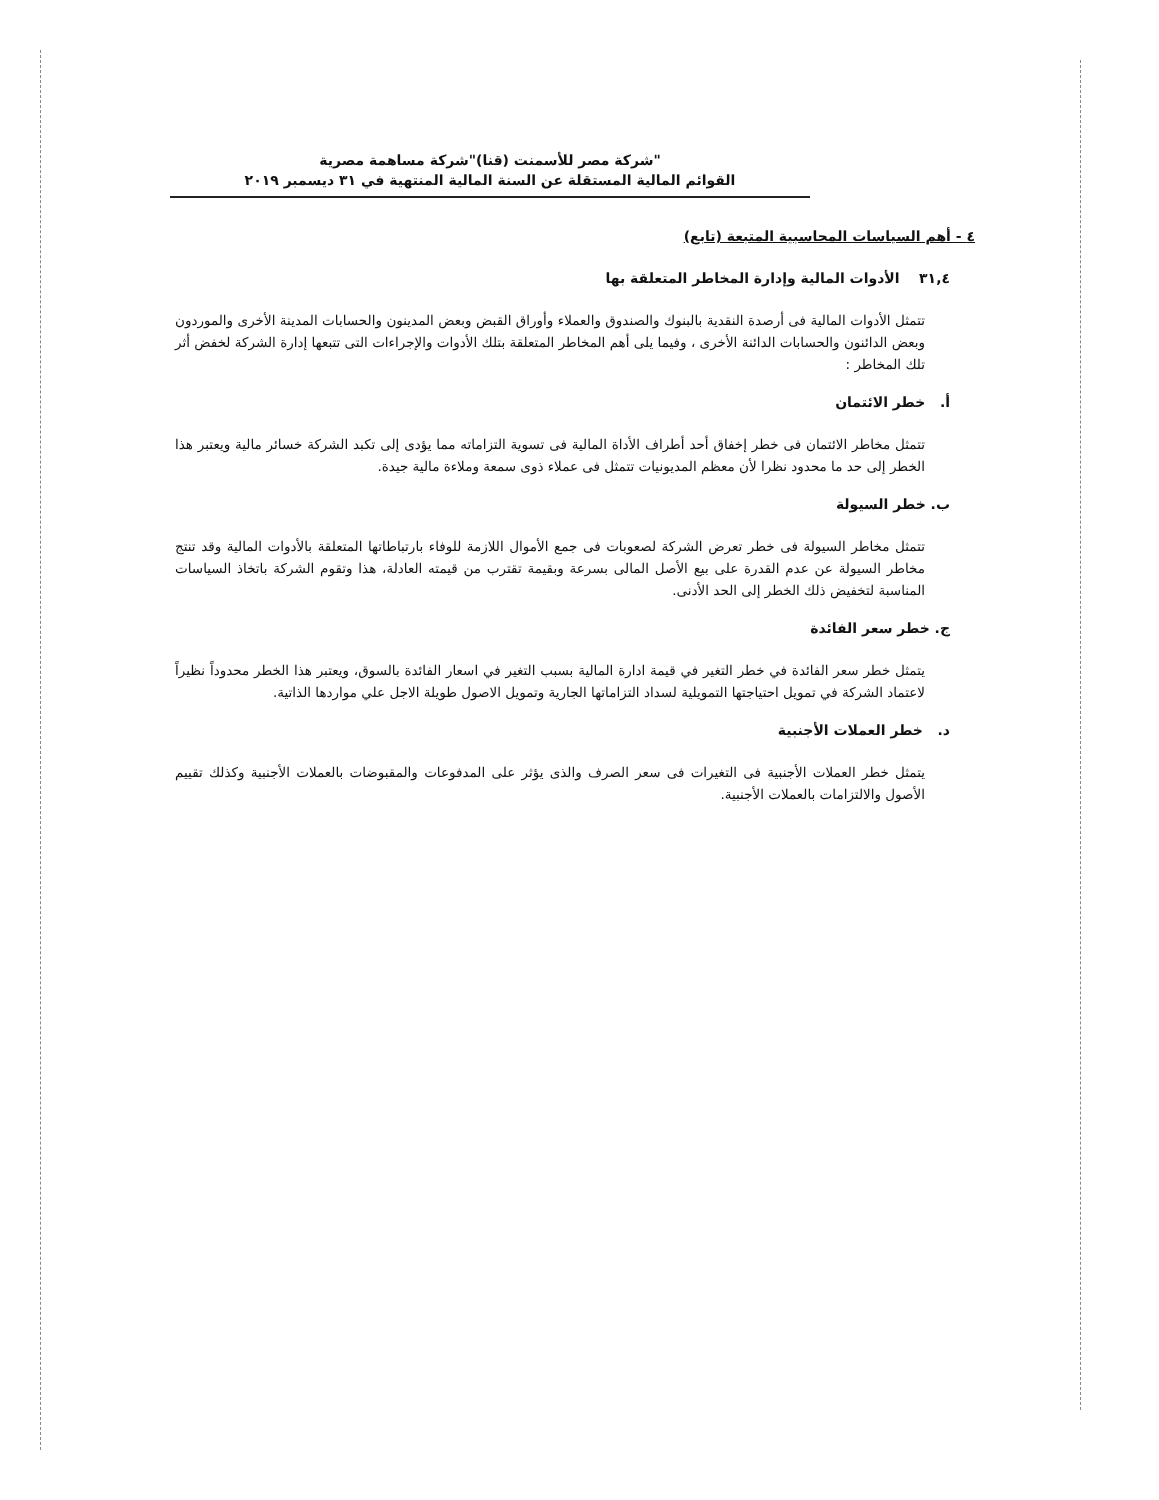شركة مصر للأسمنت (قنا)"شركة مساهمة مصرية"
القوائم المالية المستقلة عن السنة المالية المنتهية في ٣١ ديسمبر ٢٠١٩
٤ - أهم السياسات المحاسبية المتبعة (تابع)
٣١,٤ الأدوات المالية وإدارة المخاطر المتعلقة بها
تتمثل الأدوات المالية فى أرصدة النقدية بالبنوك والصندوق والعملاء وأوراق القبض وبعض المدينون والحسابات المدينة الأخرى والموردون وبعض الدائنون والحسابات الدائنة الأخرى ، وفيما يلى أهم المخاطر المتعلقة بتلك الأدوات والإجراءات التى تتبعها إدارة الشركة لخفض أثر تلك المخاطر :
أ. خطر الائتمان
تتمثل مخاطر الائتمان فى خطر إخفاق أحد أطراف الأداة المالية فى تسوية التزاماته مما يؤدى إلى تكبد الشركة خسائر مالية ويعتبر هذا الخطر إلى حد ما محدود نظرا لأن معظم المديونيات تتمثل فى عملاء ذوى سمعة وملاءة مالية جيدة.
ب. خطر السيولة
تتمثل مخاطر السيولة فى خطر تعرض الشركة لصعوبات فى جمع الأموال اللازمة للوفاء بارتباطاتها المتعلقة بالأدوات المالية وقد تنتج مخاطر السيولة عن عدم القدرة على بيع الأصل المالى بسرعة وبقيمة تقترب من قيمته العادلة، هذا وتقوم الشركة باتخاذ السياسات المناسبة لتخفيض ذلك الخطر إلى الحد الأدنى.
ج. خطر سعر الفائدة
يتمثل خطر سعر الفائدة في خطر التغير في قيمة ادارة المالية بسبب التغير في اسعار الفائدة بالسوق، ويعتبر هذا الخطر محدوداً نظيراً لاعتماد الشركة في تمويل احتياجتها التمويلية لسداد التزاماتها الجارية وتمويل الاصول طويلة الاجل علي مواردها الذاتية.
د. خطر العملات الأجنبية
يتمثل خطر العملات الأجنبية فى التغيرات فى سعر الصرف والذى يؤثر على المدفوعات والمقبوضات بالعملات الأجنبية وكذلك تقييم الأصول والالتزامات بالعملات الأجنبية.